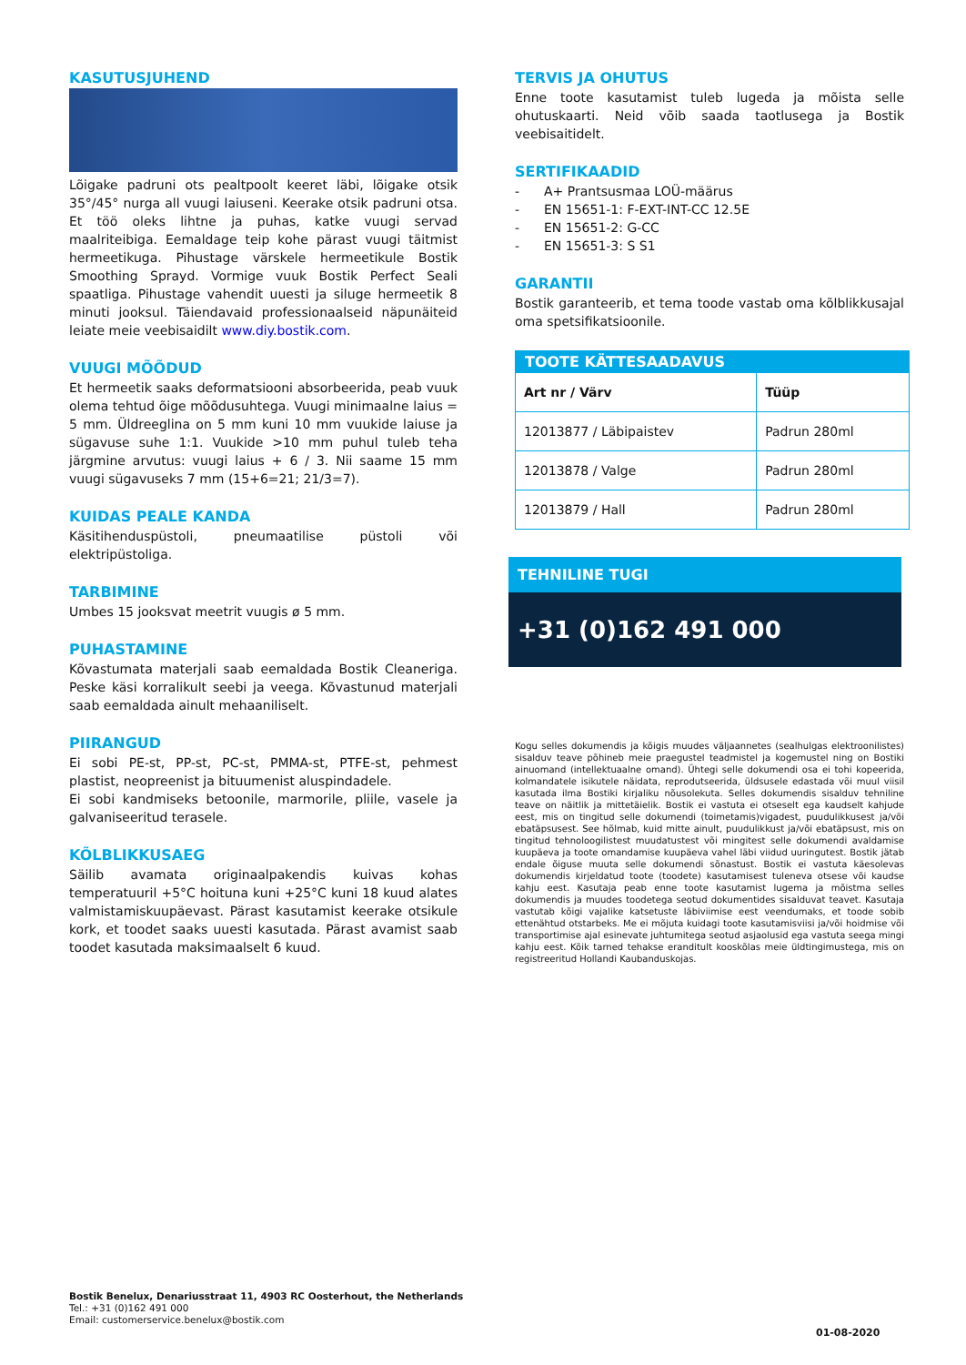KASUTUSJUHEND
Lõigake padruni ots pealtpoolt keeret läbi, lõigake otsik 35°/45° nurga all vuugi laiuseni. Keerake otsik padruni otsa. Et töö oleks lihtne ja puhas, katke vuugi servad maalriteibiga. Eemaldage teip kohe pärast vuugi täitmist hermeetikuga. Pihustage värskele hermeetikule Bostik Smoothing Sprayd. Vormige vuuk Bostik Perfect Seali spaatliga. Pihustage vahendit uuesti ja siluge hermeetik 8 minuti jooksul. Täiendavaid professionaalseid näpunäiteid leiate meie veebisaidilt www.diy.bostik.com.
VUUGI MÕÕDUD
Et hermeetik saaks deformatsiooni absorbeerida, peab vuuk olema tehtud õige mõõdusuhtega. Vuugi minimaalne laius = 5 mm. Üldreeglina on 5 mm kuni 10 mm vuukide laiuse ja sügavuse suhe 1:1. Vuukide >10 mm puhul tuleb teha järgmine arvutus: vuugi laius + 6 / 3. Nii saame 15 mm vuugi sügavuseks 7 mm (15+6=21; 21/3=7).
KUIDAS PEALE KANDA
Käsitihenduspüstoli, pneumaatilise püstoli või elektripüstoliga.
TARBIMINE
Umbes 15 jooksvat meetrit vuugis ø 5 mm.
PUHASTAMINE
Kõvastumata materjali saab eemaldada Bostik Cleaneriga. Peske käsi korralikult seebi ja veega. Kõvastunud materjali saab eemaldada ainult mehaaniliselt.
PIIRANGUD
Ei sobi PE-st, PP-st, PC-st, PMMA-st, PTFE-st, pehmest plastist, neopreenist ja bituumenist aluspindadele.
Ei sobi kandmiseks betoonile, marmorile, pliile, vasele ja galvaniseeritud terasele.
KÕLBLIKKUSAEG
Säilib avamata originaalpakendis kuivas kohas temperatuuril +5°C hoituna kuni +25°C kuni 18 kuud alates valmistamiskuupäevast. Pärast kasutamist keerake otsikule kork, et toodet saaks uuesti kasutada. Pärast avamist saab toodet kasutada maksimaalselt 6 kuud.
TERVIS JA OHUTUS
Enne toote kasutamist tuleb lugeda ja mõista selle ohutuskaarti. Neid võib saada taotlusega ja Bostik veebisaitidelt.
SERTIFIKAADID
- A+ Prantsusmaa LOÜ-määrus
- EN 15651-1: F-EXT-INT-CC 12.5E
- EN 15651-2: G-CC
- EN 15651-3: S S1
GARANTII
Bostik garanteerib, et tema toode vastab oma kõlblikkusajal oma spetsifikatsioonile.
| TOOTE KÄTTESAADAVUS | |
| --- | --- |
| Art nr / Värv | Tüüp |
| 12013877 / Läbipaistev | Padrun 280ml |
| 12013878 / Valge | Padrun 280ml |
| 12013879 / Hall | Padrun 280ml |
TEHNILINE TUGI
+31 (0)162 491 000
Kogu selles dokumendis ja kõigis muudes väljaannetes (sealhulgas elektroonilistes) sisalduv teave põhineb meie praegustel teadmistel ja kogemustel ning on Bostiki ainuomand (intellektuaalne omand). Ühtegi selle dokumendi osa ei tohi kopeerida, kolmandatele isikutele näidata, reprodutseerida, üldsusele edastada või muul viisil kasutada ilma Bostiki kirjaliku nõusolekuta. Selles dokumendis sisalduv tehniline teave on näitlik ja mittetäielik. Bostik ei vastuta ei otseselt ega kaudselt kahjude eest, mis on tingitud selle dokumendi (toimetamis)vigadest, puudulikkusest ja/või ebatäpsusest. See hõlmab, kuid mitte ainult, puudulikkust ja/või ebatäpsust, mis on tingitud tehnoloogilistest muudatustest või mingitest selle dokumendi avaldamise kuupäeva ja toote omandamise kuupäeva vahel läbi viidud uuringutest. Bostik jätab endale õiguse muuta selle dokumendi sõnastust. Bostik ei vastuta käesolevas dokumendis kirjeldatud toote (toodete) kasutamisest tuleneva otsese või kaudse kahju eest. Kasutaja peab enne toote kasutamist lugema ja mõistma selles dokumendis ja muudes toodetega seotud dokumentides sisalduvat teavet. Kasutaja vastutab kõigi vajalike katsetuste läbiviimise eest veendumaks, et toode sobib ettenähtud otstarbeks. Me ei mõjuta kuidagi toote kasutamisviisi ja/või hoidmise või transportimise ajal esinevate juhtumitega seotud asjaolusid ega vastuta seega mingi kahju eest. Kõik tarned tehakse eranditult kooskõlas meie üldtingimustega, mis on registreeritud Hollandi Kaubanduskojas.
Bostik Benelux, Denariusstraat 11, 4903 RC Oosterhout, the Netherlands
Tel.: +31 (0)162 491 000
Email: customerservice.benelux@bostik.com
01-08-2020